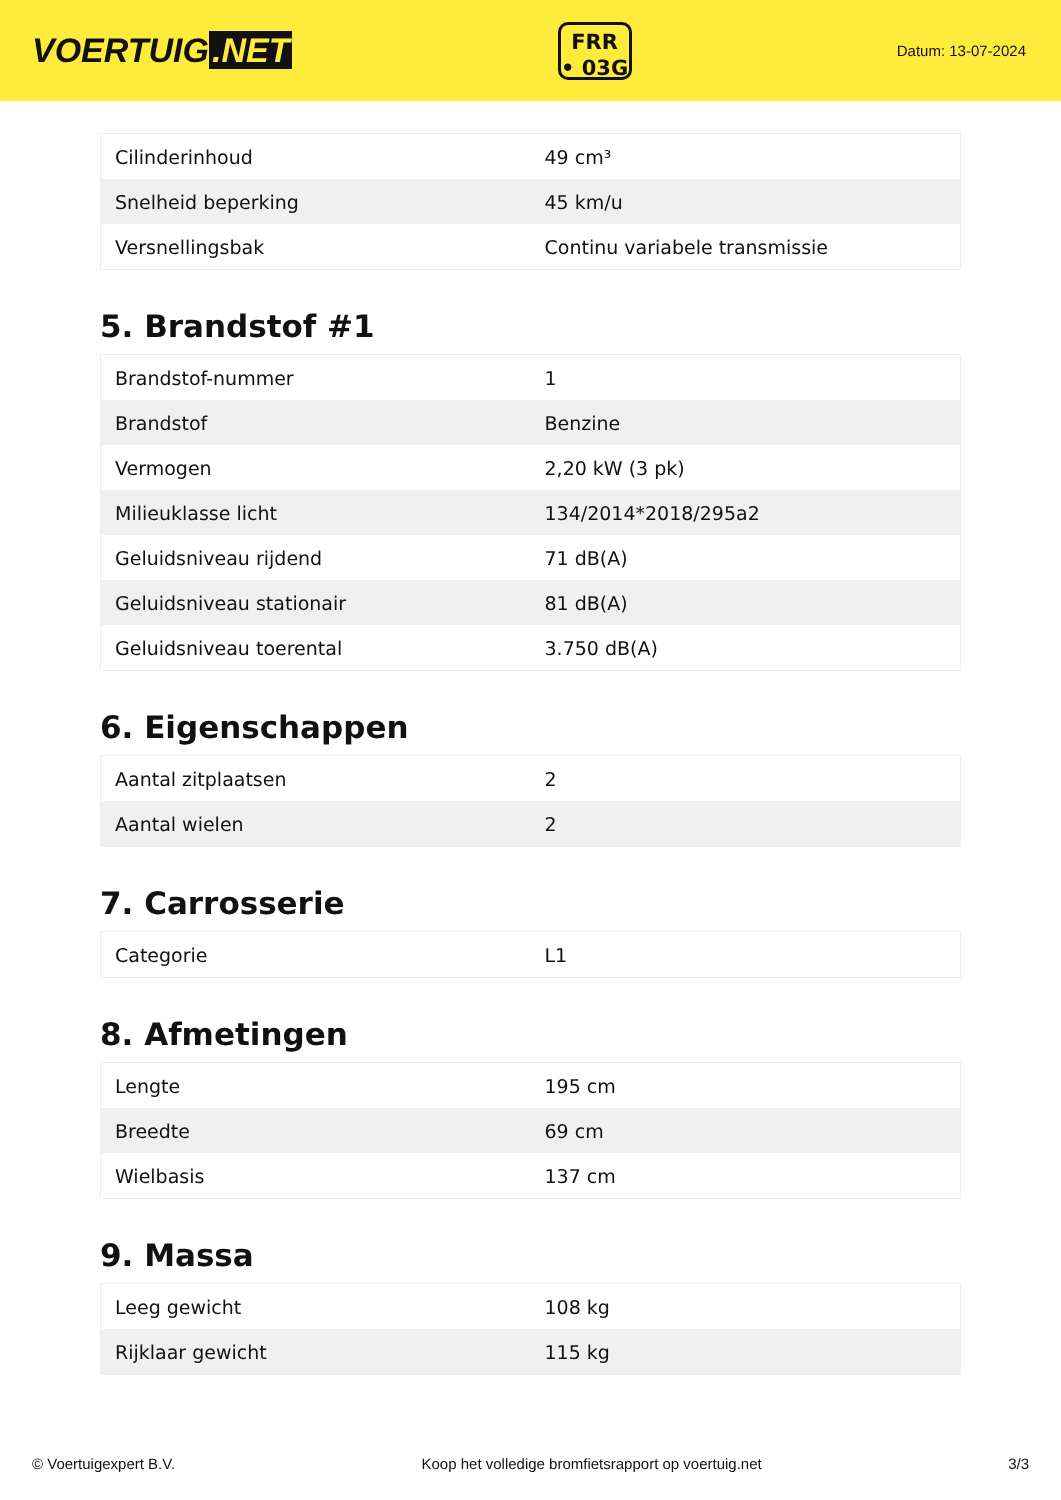VOERTUIG.NET
FRR
• 03G
Datum: 13-07-2024
| Cilinderinhoud | 49 cm³ |
| Snelheid beperking | 45 km/u |
| Versnellingsbak | Continu variabele transmissie |
5. Brandstof #1
| Brandstof-nummer | 1 |
| Brandstof | Benzine |
| Vermogen | 2,20 kW (3 pk) |
| Milieuklasse licht | 134/2014*2018/295a2 |
| Geluidsniveau rijdend | 71 dB(A) |
| Geluidsniveau stationair | 81 dB(A) |
| Geluidsniveau toerental | 3.750 dB(A) |
6. Eigenschappen
| Aantal zitplaatsen | 2 |
| Aantal wielen | 2 |
7. Carrosserie
| Categorie | L1 |
8. Afmetingen
| Lengte | 195 cm |
| Breedte | 69 cm |
| Wielbasis | 137 cm |
9. Massa
| Leeg gewicht | 108 kg |
| Rijklaar gewicht | 115 kg |
© Voertuigexpert B.V. Koop het volledige bromfietsrapport op voertuig.net 3/3